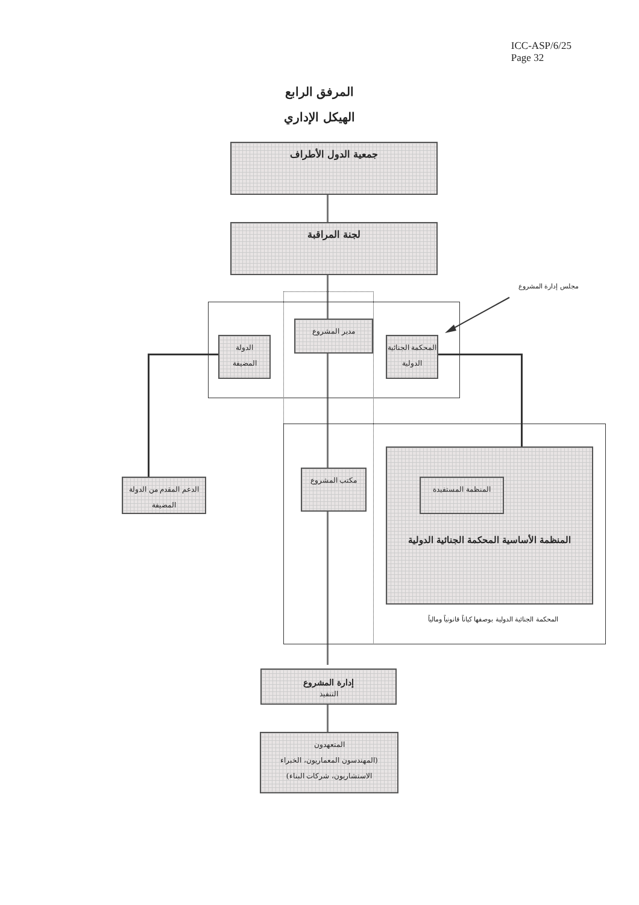ICC-ASP/6/25
Page 32
المرفق الرابع
الهيكل الإداري
جمعية الدول الأطراف
لجنة المراقبة
مجلس إدارة المشروع
مدير المشروع
الدولة
المضيفة
المحكمة الجنائية
الدولية
الدعم المقدم من الدولة
المضيفة
مكتب المشروع
المنظمة المستفيدة
المنظمة الأساسية المحكمة الجنائية الدولية
المحكمة الجنائية الدولية بوصفها كياناً قانونياً ومالياً
إدارة المشروع
التنفيذ
المتعهدون
(المهندسون المعماريون، الخبراء
الاستشاريون، شركات البناء)